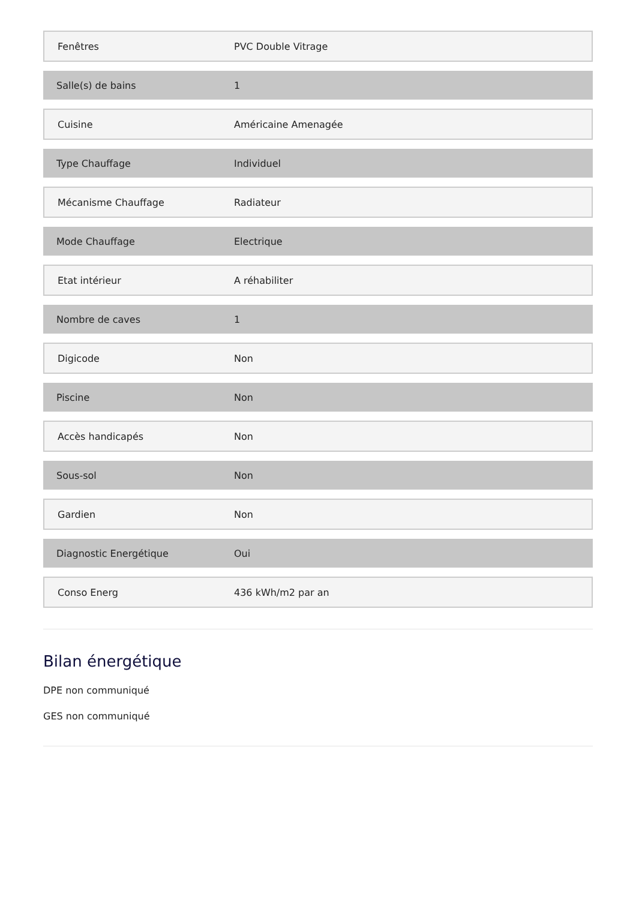| Fenêtres | PVC Double Vitrage |
| Salle(s) de bains | 1 |
| Cuisine | Américaine Amenagée |
| Type Chauffage | Individuel |
| Mécanisme Chauffage | Radiateur |
| Mode Chauffage | Electrique |
| Etat intérieur | A réhabiliter |
| Nombre de caves | 1 |
| Digicode | Non |
| Piscine | Non |
| Accès handicapés | Non |
| Sous-sol | Non |
| Gardien | Non |
| Diagnostic Energétique | Oui |
| Conso Energ | 436 kWh/m2 par an |
Bilan énergétique
DPE non communiqué
GES non communiqué